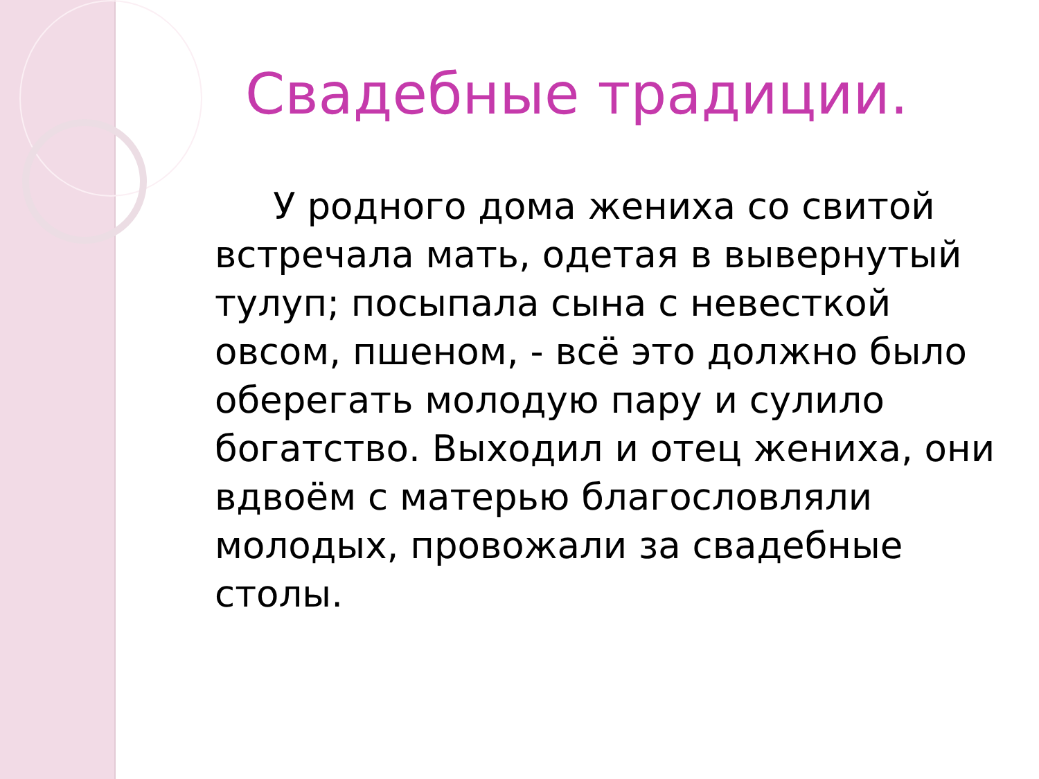Свадебные традиции.
У родного дома жениха со свитой встречала мать, одетая в вывернутый тулуп; посыпала сына с невесткой овсом, пшеном, - всё это должно было оберегать молодую пару и сулило богатство. Выходил и отец жениха, они вдвоём с матерью благословляли молодых, провожали за свадебные столы.